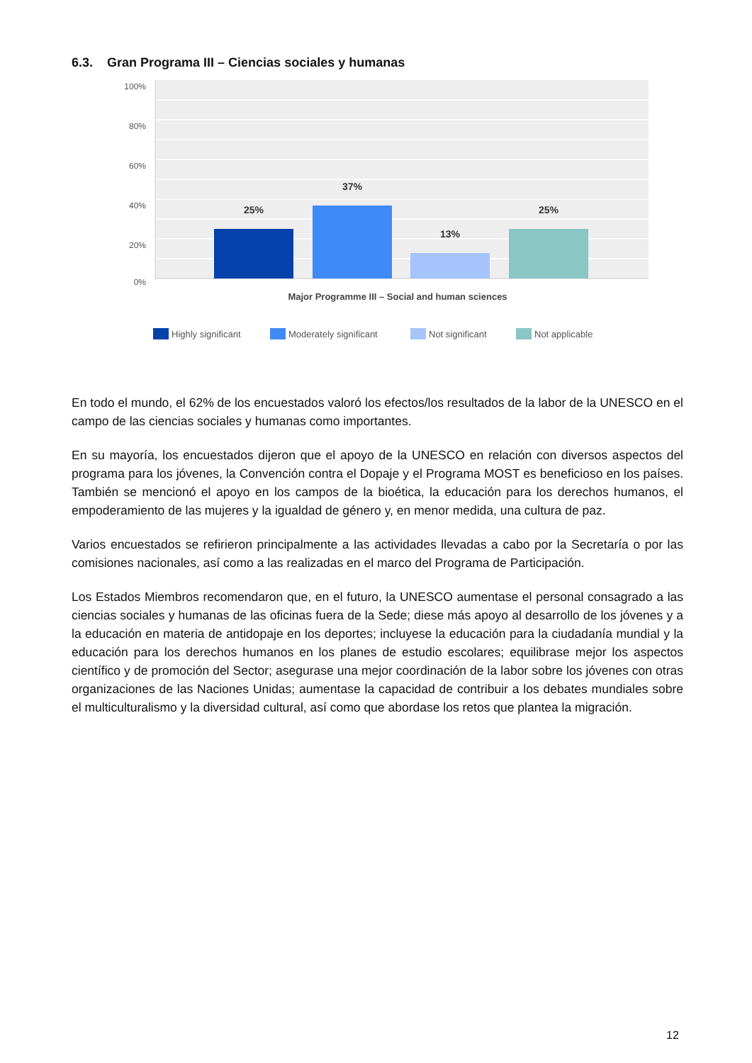6.3. Gran Programa III – Ciencias sociales y humanas
100%
80%
60%
40%
20%
0%
25%
37%
13%
25%
Major Programme III – Social and human sciences
Highly significant
Moderately significant
Not significant
Not applicable
En todo el mundo, el 62% de los encuestados valoró los efectos/los resultados de la labor de la UNESCO en el campo de las ciencias sociales y humanas como importantes.
En su mayoría, los encuestados dijeron que el apoyo de la UNESCO en relación con diversos aspectos del programa para los jóvenes, la Convención contra el Dopaje y el Programa MOST es beneficioso en los países. También se mencionó el apoyo en los campos de la bioética, la educación para los derechos humanos, el empoderamiento de las mujeres y la igualdad de género y, en menor medida, una cultura de paz.
Varios encuestados se refirieron principalmente a las actividades llevadas a cabo por la Secretaría o por las comisiones nacionales, así como a las realizadas en el marco del Programa de Participación.
Los Estados Miembros recomendaron que, en el futuro, la UNESCO aumentase el personal consagrado a las ciencias sociales y humanas de las oficinas fuera de la Sede; diese más apoyo al desarrollo de los jóvenes y a la educación en materia de antidopaje en los deportes; incluyese la educación para la ciudadanía mundial y la educación para los derechos humanos en los planes de estudio escolares; equilibrase mejor los aspectos científico y de promoción del Sector; asegurase una mejor coordinación de la labor sobre los jóvenes con otras organizaciones de las Naciones Unidas; aumentase la capacidad de contribuir a los debates mundiales sobre el multiculturalismo y la diversidad cultural, así como que abordase los retos que plantea la migración.
12